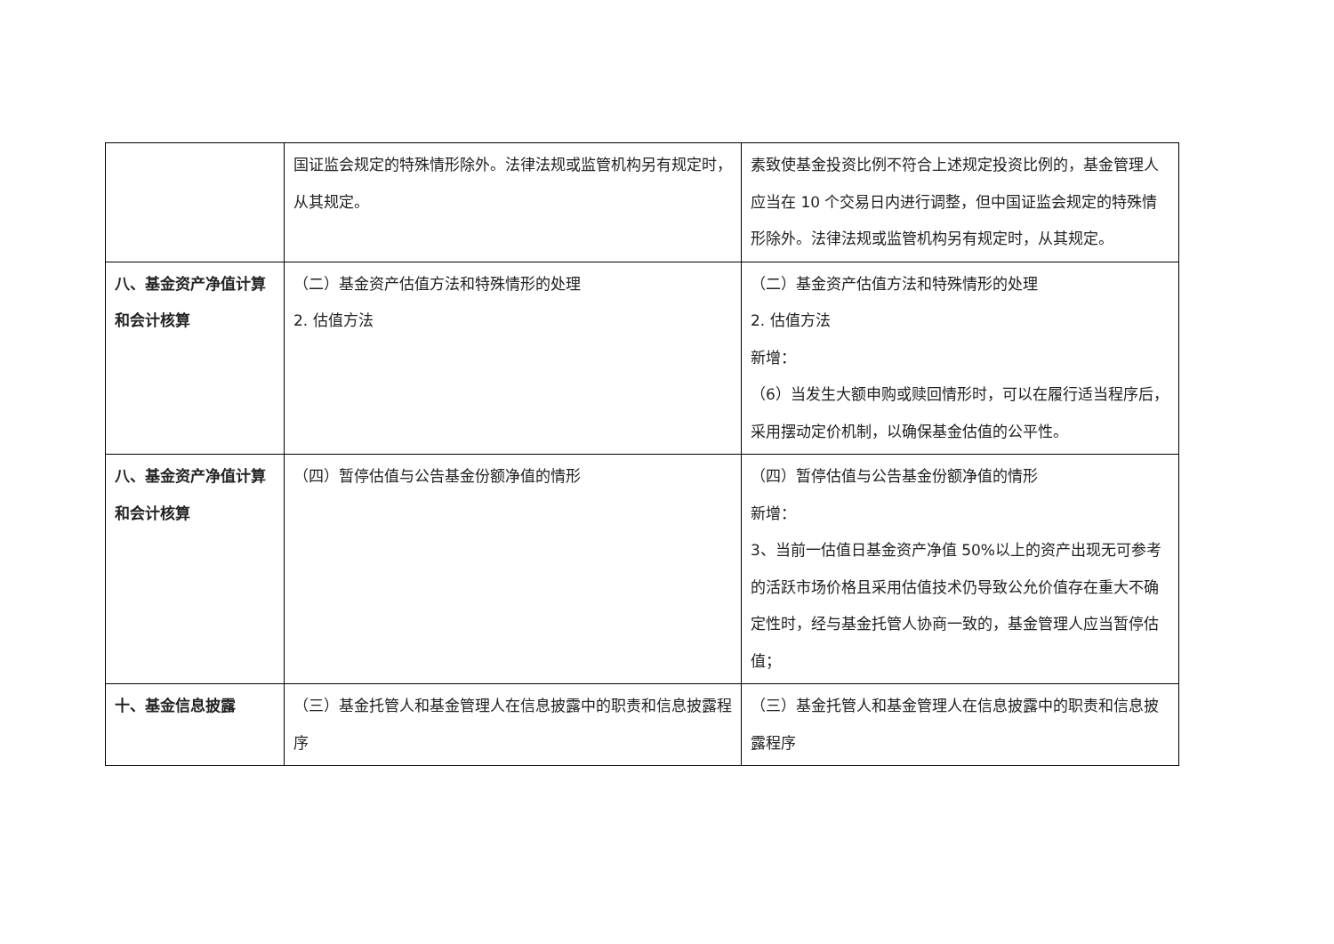| | 国证监会规定的特殊情形除外。法律法规或监管机构另有规定时，从其规定。 | 素致使基金投资比例不符合上述规定投资比例的，基金管理人应当在 10 个交易日内进行调整，但中国证监会规定的特殊情形除外。法律法规或监管机构另有规定时，从其规定。 |
| 八、基金资产净值计算和会计核算 | （二）基金资产估值方法和特殊情形的处理 2. 估值方法 | （二）基金资产估值方法和特殊情形的处理 2. 估值方法 新增： （6）当发生大额申购或赎回情形时，可以在履行适当程序后，采用摆动定价机制，以确保基金估值的公平性。 |
| 八、基金资产净值计算和会计核算 | （四）暂停估值与公告基金份额净值的情形 | （四）暂停估值与公告基金份额净值的情形 新增： 3、当前一估值日基金资产净值 50%以上的资产出现无可参考的活跃市场价格且采用估值技术仍导致公允价值存在重大不确定性时，经与基金托管人协商一致的，基金管理人应当暂停估值； |
| 十、基金信息披露 | （三）基金托管人和基金管理人在信息披露中的职责和信息披露程序 | （三）基金托管人和基金管理人在信息披露中的职责和信息披露程序 |